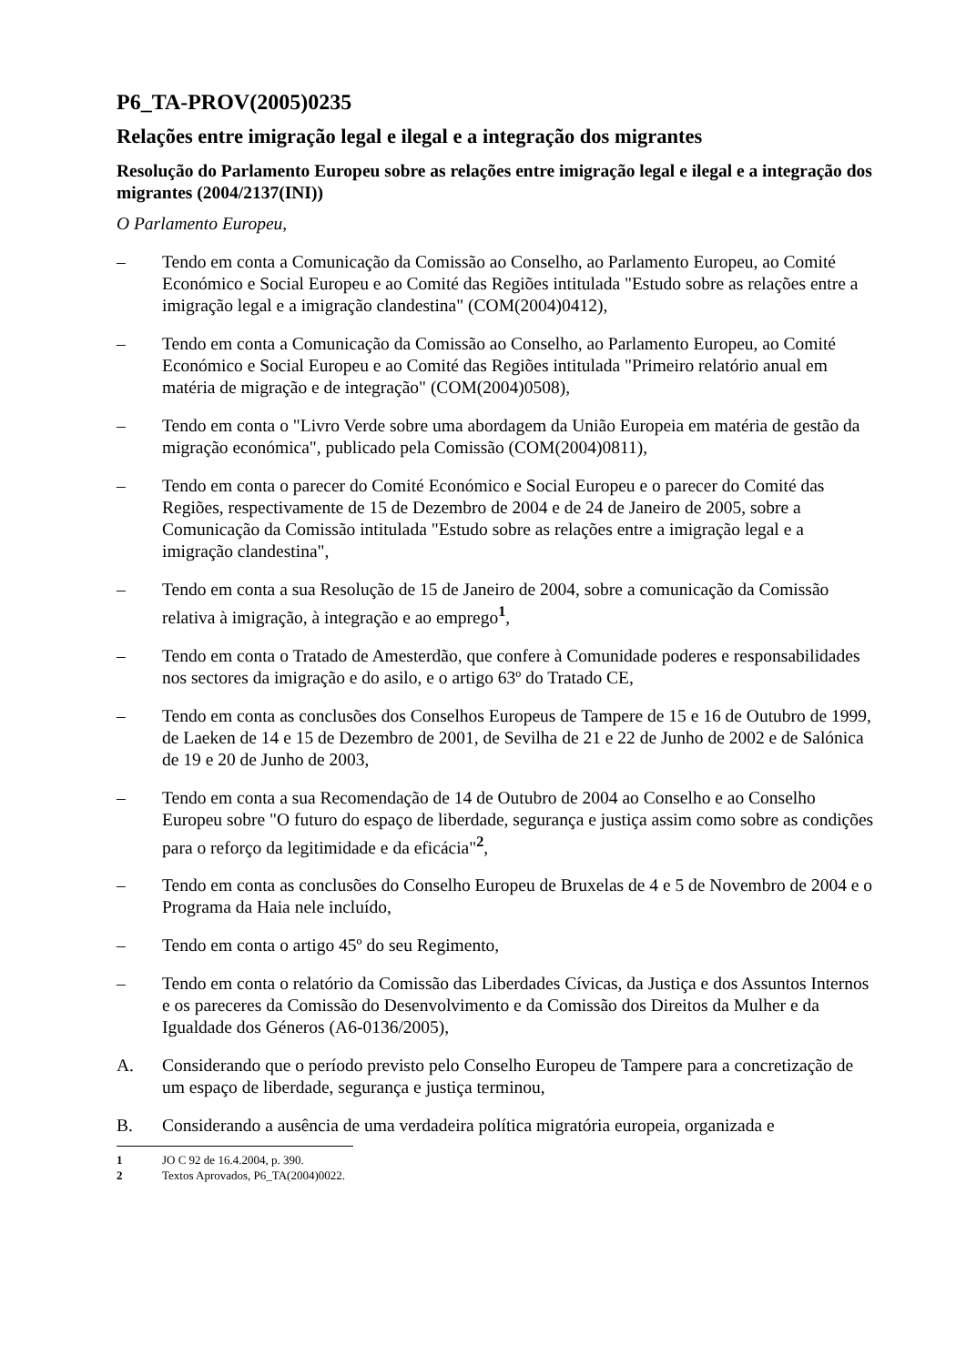P6_TA-PROV(2005)0235
Relações entre imigração legal e ilegal e a integração dos migrantes
Resolução do Parlamento Europeu sobre as relações entre imigração legal e ilegal e a integração dos migrantes (2004/2137(INI))
O Parlamento Europeu,
– Tendo em conta a Comunicação da Comissão ao Conselho, ao Parlamento Europeu, ao Comité Económico e Social Europeu e ao Comité das Regiões intitulada "Estudo sobre as relações entre a imigração legal e a imigração clandestina" (COM(2004)0412),
– Tendo em conta a Comunicação da Comissão ao Conselho, ao Parlamento Europeu, ao Comité Económico e Social Europeu e ao Comité das Regiões intitulada "Primeiro relatório anual em matéria de migração e de integração" (COM(2004)0508),
– Tendo em conta o "Livro Verde sobre uma abordagem da União Europeia em matéria de gestão da migração económica", publicado pela Comissão (COM(2004)0811),
– Tendo em conta o parecer do Comité Económico e Social Europeu e o parecer do Comité das Regiões, respectivamente de 15 de Dezembro de 2004 e de 24 de Janeiro de 2005, sobre a Comunicação da Comissão intitulada "Estudo sobre as relações entre a imigração legal e a imigração clandestina",
– Tendo em conta a sua Resolução de 15 de Janeiro de 2004, sobre a comunicação da Comissão relativa à imigração, à integração e ao emprego<sup>1</sup>,
– Tendo em conta o Tratado de Amesterdão, que confere à Comunidade poderes e responsabilidades nos sectores da imigração e do asilo, e o artigo 63º do Tratado CE,
– Tendo em conta as conclusões dos Conselhos Europeus de Tampere de 15 e 16 de Outubro de 1999, de Laeken de 14 e 15 de Dezembro de 2001, de Sevilha de 21 e 22 de Junho de 2002 e de Salónica de 19 e 20 de Junho de 2003,
– Tendo em conta a sua Recomendação de 14 de Outubro de 2004 ao Conselho e ao Conselho Europeu sobre "O futuro do espaço de liberdade, segurança e justiça assim como sobre as condições para o reforço da legitimidade e da eficácia"<sup>2</sup>,
– Tendo em conta as conclusões do Conselho Europeu de Bruxelas de 4 e 5 de Novembro de 2004 e o Programa da Haia nele incluído,
– Tendo em conta o artigo 45º do seu Regimento,
– Tendo em conta o relatório da Comissão das Liberdades Cívicas, da Justiça e dos Assuntos Internos e os pareceres da Comissão do Desenvolvimento e da Comissão dos Direitos da Mulher e da Igualdade dos Géneros (A6-0136/2005),
A. Considerando que o período previsto pelo Conselho Europeu de Tampere para a concretização de um espaço de liberdade, segurança e justiça terminou,
B. Considerando a ausência de uma verdadeira política migratória europeia, organizada e
1 JO C 92 de 16.4.2004, p. 390.
2 Textos Aprovados, P6_TA(2004)0022.